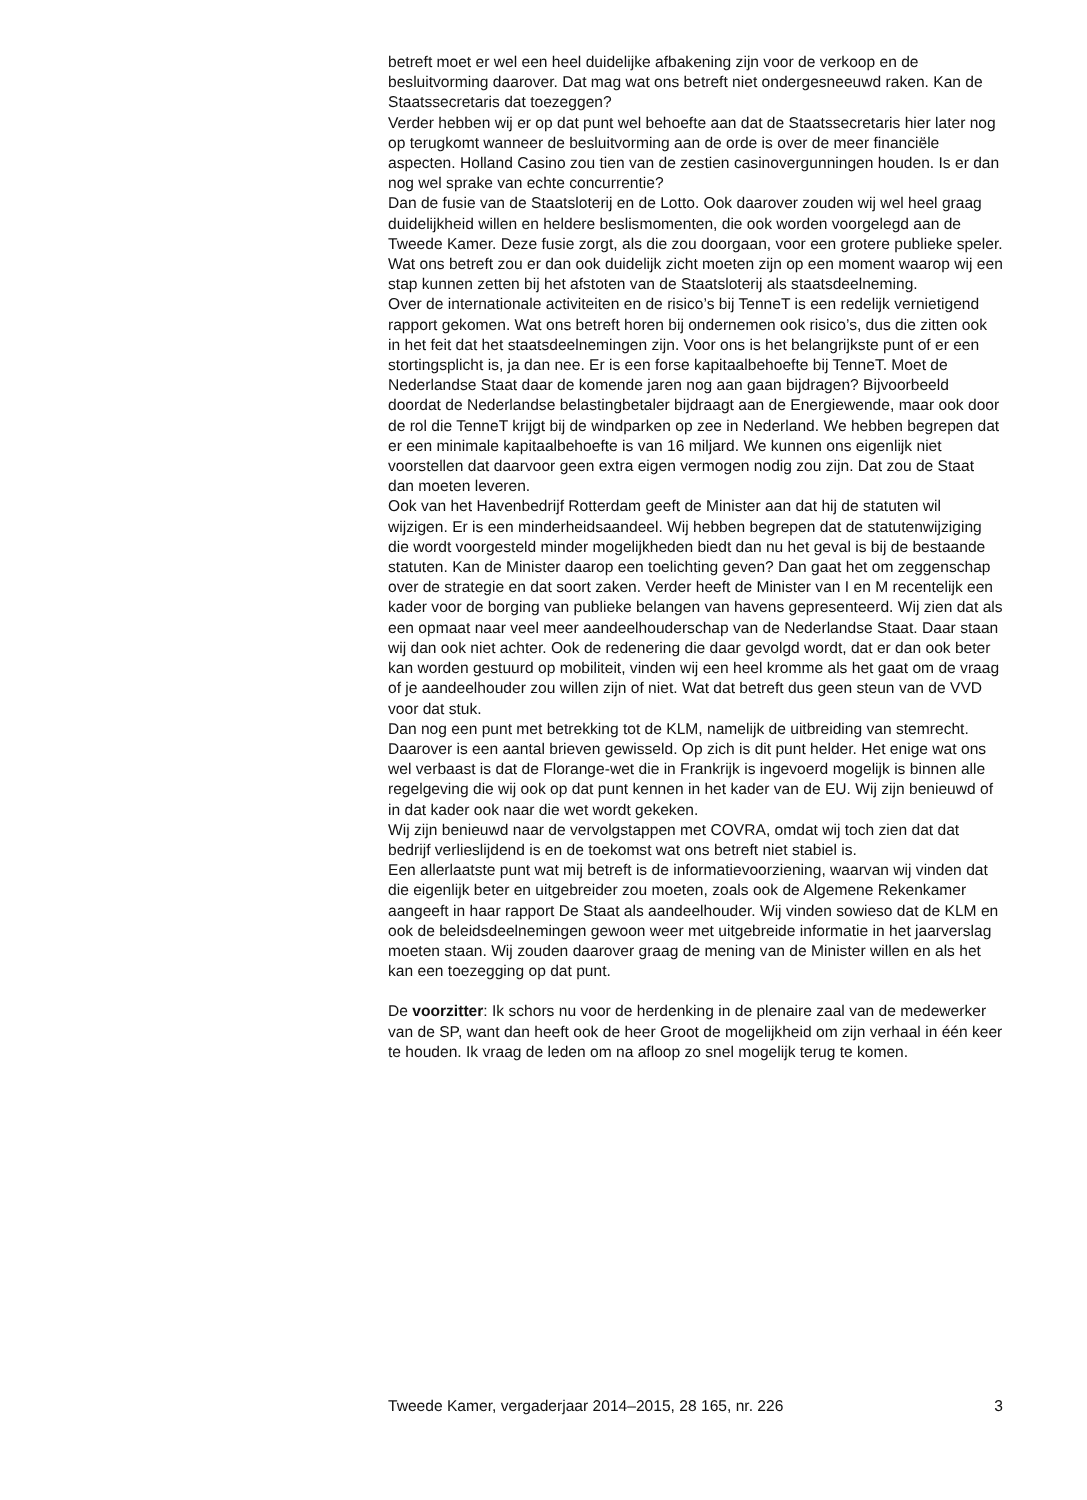betreft moet er wel een heel duidelijke afbakening zijn voor de verkoop en de besluitvorming daarover. Dat mag wat ons betreft niet ondergesneeuwd raken. Kan de Staatssecretaris dat toezeggen?
Verder hebben wij er op dat punt wel behoefte aan dat de Staatssecretaris hier later nog op terugkomt wanneer de besluitvorming aan de orde is over de meer financiële aspecten. Holland Casino zou tien van de zestien casinovergunningen houden. Is er dan nog wel sprake van echte concurrentie?
Dan de fusie van de Staatsloterij en de Lotto. Ook daarover zouden wij wel heel graag duidelijkheid willen en heldere beslismomenten, die ook worden voorgelegd aan de Tweede Kamer. Deze fusie zorgt, als die zou doorgaan, voor een grotere publieke speler. Wat ons betreft zou er dan ook duidelijk zicht moeten zijn op een moment waarop wij een stap kunnen zetten bij het afstoten van de Staatsloterij als staatsdeelneming.
Over de internationale activiteiten en de risico’s bij TenneT is een redelijk vernietigend rapport gekomen. Wat ons betreft horen bij ondernemen ook risico’s, dus die zitten ook in het feit dat het staatsdeelnemingen zijn. Voor ons is het belangrijkste punt of er een stortingsplicht is, ja dan nee. Er is een forse kapitaalbehoefte bij TenneT. Moet de Nederlandse Staat daar de komende jaren nog aan gaan bijdragen? Bijvoorbeeld doordat de Nederlandse belastingbetaler bijdraagt aan de Energiewende, maar ook door de rol die TenneT krijgt bij de windparken op zee in Nederland. We hebben begrepen dat er een minimale kapitaalbehoefte is van 16 miljard. We kunnen ons eigenlijk niet voorstellen dat daarvoor geen extra eigen vermogen nodig zou zijn. Dat zou de Staat dan moeten leveren.
Ook van het Havenbedrijf Rotterdam geeft de Minister aan dat hij de statuten wil wijzigen. Er is een minderheidsaandeel. Wij hebben begrepen dat de statutenwijziging die wordt voorgesteld minder mogelijkheden biedt dan nu het geval is bij de bestaande statuten. Kan de Minister daarop een toelichting geven? Dan gaat het om zeggenschap over de strategie en dat soort zaken. Verder heeft de Minister van I en M recentelijk een kader voor de borging van publieke belangen van havens gepresenteerd. Wij zien dat als een opmaat naar veel meer aandeelhouderschap van de Nederlandse Staat. Daar staan wij dan ook niet achter. Ook de redenering die daar gevolgd wordt, dat er dan ook beter kan worden gestuurd op mobiliteit, vinden wij een heel kromme als het gaat om de vraag of je aandeelhouder zou willen zijn of niet. Wat dat betreft dus geen steun van de VVD voor dat stuk.
Dan nog een punt met betrekking tot de KLM, namelijk de uitbreiding van stemrecht. Daarover is een aantal brieven gewisseld. Op zich is dit punt helder. Het enige wat ons wel verbaast is dat de Florange-wet die in Frankrijk is ingevoerd mogelijk is binnen alle regelgeving die wij ook op dat punt kennen in het kader van de EU. Wij zijn benieuwd of in dat kader ook naar die wet wordt gekeken.
Wij zijn benieuwd naar de vervolgstappen met COVRA, omdat wij toch zien dat dat bedrijf verlieslijdend is en de toekomst wat ons betreft niet stabiel is.
Een allerlaatste punt wat mij betreft is de informatievoorziening, waarvan wij vinden dat die eigenlijk beter en uitgebreider zou moeten, zoals ook de Algemene Rekenkamer aangeeft in haar rapport De Staat als aandeelhouder. Wij vinden sowieso dat de KLM en ook de beleidsdeelnemingen gewoon weer met uitgebreide informatie in het jaarverslag moeten staan. Wij zouden daarover graag de mening van de Minister willen en als het kan een toezegging op dat punt.
De voorzitter: Ik schors nu voor de herdenking in de plenaire zaal van de medewerker van de SP, want dan heeft ook de heer Groot de mogelijkheid om zijn verhaal in één keer te houden. Ik vraag de leden om na afloop zo snel mogelijk terug te komen.
Tweede Kamer, vergaderjaar 2014–2015, 28 165, nr. 226 3